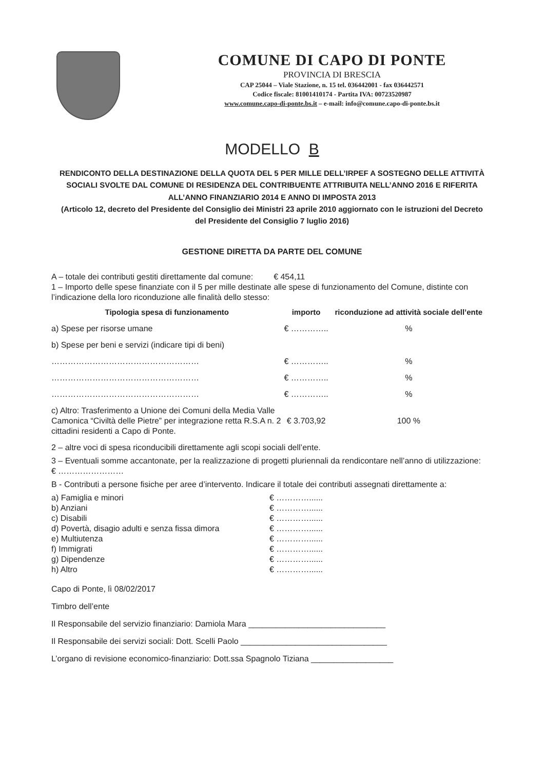COMUNE DI CAPO DI PONTE
PROVINCIA DI BRESCIA
CAP 25044 – Viale Stazione, n. 15 tel. 036442001 - fax 036442571
Codice fiscale: 81001410174 - Partita IVA: 00723520987
www.comune.capo-di-ponte.bs.it – e-mail: info@comune.capo-di-ponte.bs.it
MODELLO B
RENDICONTO DELLA DESTINAZIONE DELLA QUOTA DEL 5 PER MILLE DELL’IRPEF A SOSTEGNO DELLE ATTIVITÀ SOCIALI SVOLTE DAL COMUNE DI RESIDENZA DEL CONTRIBUENTE ATTRIBUITA NELL’ANNO 2016 E RIFERITA ALL’ANNO FINANZIARIO 2014 E ANNO DI IMPOSTA 2013
(Articolo 12, decreto del Presidente del Consiglio dei Ministri 23 aprile 2010 aggiornato con le istruzioni del Decreto del Presidente del Consiglio 7 luglio 2016)
GESTIONE DIRETTA DA PARTE DEL COMUNE
A – totale dei contributi gestiti direttamente dal comune: € 454,11
1 – Importo delle spese finanziate con il 5 per mille destinate alle spese di funzionamento del Comune, distinte con l’indicazione della loro riconduzione alle finalità dello stesso:
| Tipologia spesa di funzionamento | importo | riconduzione ad attività sociale dell’ente |
| --- | --- | --- |
| a) Spese per risorse umane | € ………….. | % |
| b) Spese per beni e servizi (indicare tipi di beni) | | |
| ……………………………………………… | € ………….. | % |
| ……………………………………………… | € ………….. | % |
| ……………………………………………… | € ………….. | % |
| c) Altro: Trasferimento a Unione dei Comuni della Media Valle Camonica “Civiltà delle Pietre” per integrazione retta R.S.A n. 2 cittadini residenti a Capo di Ponte. | € 3.703,92 | 100 % |
2 – altre voci di spesa riconducibili direttamente agli scopi sociali dell’ente.
3 – Eventuali somme accantonate, per la realizzazione di progetti pluriennali da rendicontare nell’anno di utilizzazione: € ……………………
B - Contributi a persone fisiche per aree d’intervento. Indicare il totale dei contributi assegnati direttamente a:
| a) Famiglia e minori | € …………...... |
| b) Anziani | € …………...... |
| c) Disabili | € …………...... |
| d) Povertà, disagio adulti e senza fissa dimora | € …………...... |
| e) Multiutenza | € …………...... |
| f) Immigrati | € …………...... |
| g) Dipendenze | € …………...... |
| h) Altro | € …………...... |
Capo di Ponte, lì 08/02/2017
Timbro dell’ente
Il Responsabile del servizio finanziario: Damiola Mara ______________________________
Il Responsabile dei servizi sociali: Dott. Scelli Paolo ________________________________
L’organo di revisione economico-finanziario: Dott.ssa Spagnolo Tiziana __________________